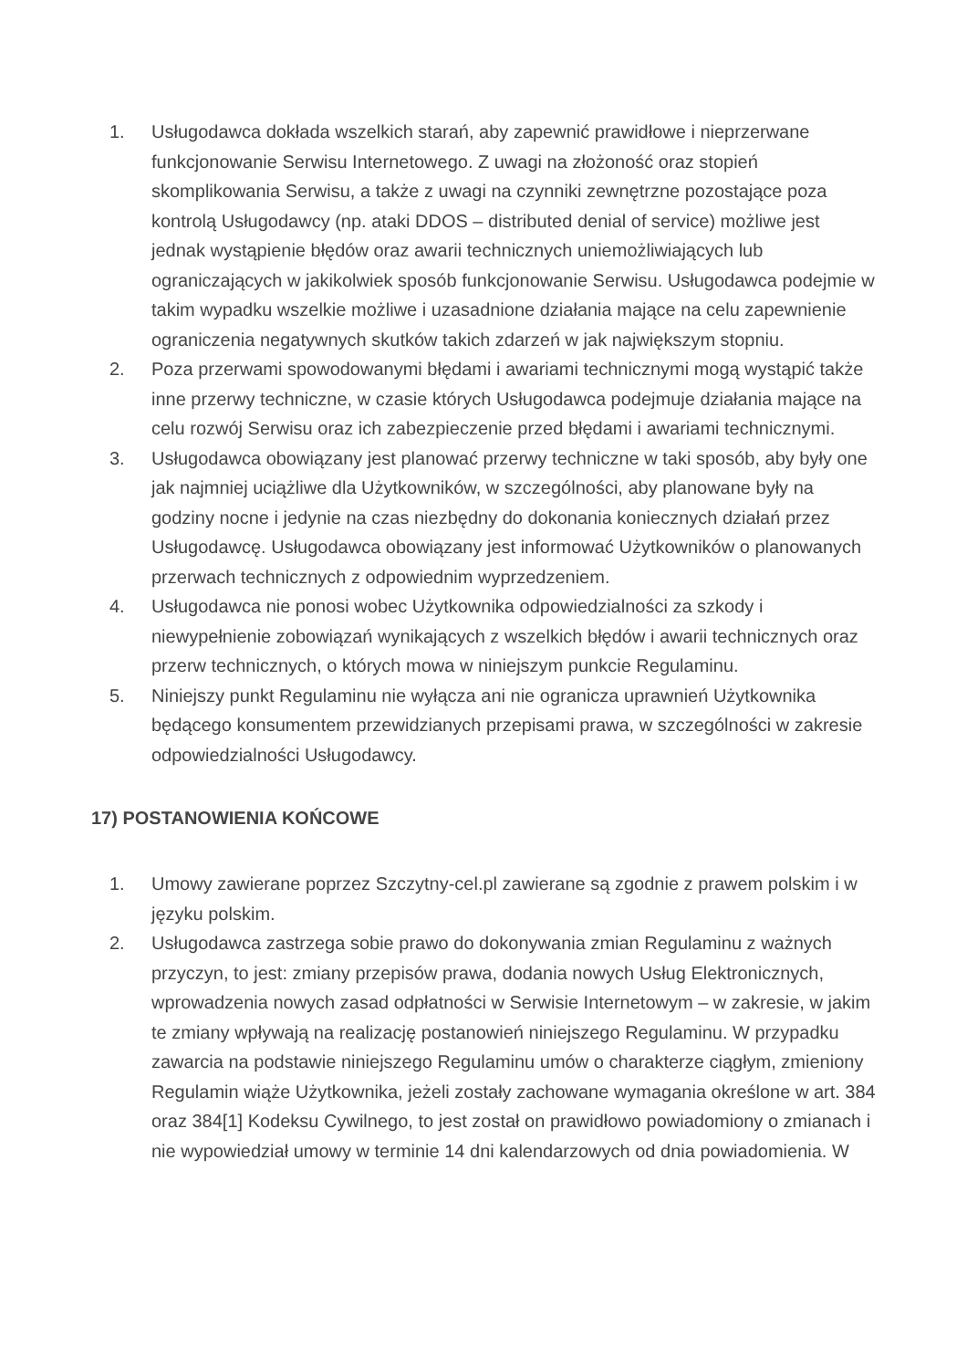1. Usługodawca dokłada wszelkich starań, aby zapewnić prawidłowe i nieprzerwane funkcjonowanie Serwisu Internetowego. Z uwagi na złożoność oraz stopień skomplikowania Serwisu, a także z uwagi na czynniki zewnętrzne pozostające poza kontrolą Usługodawcy (np. ataki DDOS – distributed denial of service) możliwe jest jednak wystąpienie błędów oraz awarii technicznych uniemożliwiających lub ograniczających w jakikolwiek sposób funkcjonowanie Serwisu. Usługodawca podejmie w takim wypadku wszelkie możliwe i uzasadnione działania mające na celu zapewnienie ograniczenia negatywnych skutków takich zdarzeń w jak największym stopniu.
2. Poza przerwami spowodowanymi błędami i awariami technicznymi mogą wystąpić także inne przerwy techniczne, w czasie których Usługodawca podejmuje działania mające na celu rozwój Serwisu oraz ich zabezpieczenie przed błędami i awariami technicznymi.
3. Usługodawca obowiązany jest planować przerwy techniczne w taki sposób, aby były one jak najmniej uciążliwe dla Użytkowników, w szczególności, aby planowane były na godziny nocne i jedynie na czas niezbędny do dokonania koniecznych działań przez Usługodawcę. Usługodawca obowiązany jest informować Użytkowników o planowanych przerwach technicznych z odpowiednim wyprzedzeniem.
4. Usługodawca nie ponosi wobec Użytkownika odpowiedzialności za szkody i niewypełnienie zobowiązań wynikających z wszelkich błędów i awarii technicznych oraz przerw technicznych, o których mowa w niniejszym punkcie Regulaminu.
5. Niniejszy punkt Regulaminu nie wyłącza ani nie ogranicza uprawnień Użytkownika będącego konsumentem przewidzianych przepisami prawa, w szczególności w zakresie odpowiedzialności Usługodawcy.
17) POSTANOWIENIA KOŃCOWE
1. Umowy zawierane poprzez Szczytny-cel.pl zawierane są zgodnie z prawem polskim i w języku polskim.
2. Usługodawca zastrzega sobie prawo do dokonywania zmian Regulaminu z ważnych przyczyn, to jest: zmiany przepisów prawa, dodania nowych Usług Elektronicznych, wprowadzenia nowych zasad odpłatności w Serwisie Internetowym – w zakresie, w jakim te zmiany wpływają na realizację postanowień niniejszego Regulaminu. W przypadku zawarcia na podstawie niniejszego Regulaminu umów o charakterze ciągłym, zmieniony Regulamin wiąże Użytkownika, jeżeli zostały zachowane wymagania określone w art. 384 oraz 384[1] Kodeksu Cywilnego, to jest został on prawidłowo powiadomiony o zmianach i nie wypowiedział umowy w terminie 14 dni kalendarzowych od dnia powiadomienia. W